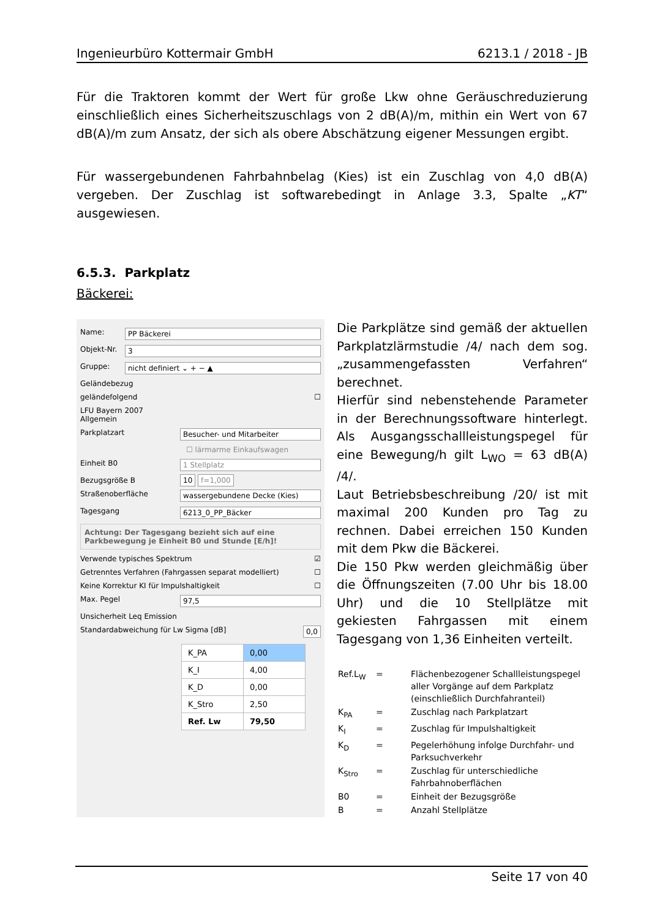Ingenieurbüro Kottermair GmbH 6213.1 / 2018 - JB
Für die Traktoren kommt der Wert für große Lkw ohne Geräuschreduzierung einschließlich eines Sicherheitszuschlags von 2 dB(A)/m, mithin ein Wert von 67 dB(A)/m zum Ansatz, der sich als obere Abschätzung eigener Messungen ergibt.
Für wassergebundenen Fahrbahnbelag (Kies) ist ein Zuschlag von 4,0 dB(A) vergeben. Der Zuschlag ist softwarebedingt in Anlage 3.3, Spalte „KT“ ausgewiesen.
6.5.3. Parkplatz
Bäckerei:
Name: PP Bäckerei
Objekt-Nr. 3
Gruppe: nicht definiert ⌄ + − ▲
Geländebezug
geländefolgend ☐
LFU Bayern 2007
Allgemein
Parkplatzart Besucher- und Mitarbeiter
☐ lärmarme Einkaufswagen
Einheit B0 1 Stellplatz
Bezugsgröße B 10 f=1,000
Straßenoberfläche wassergebundene Decke (Kies)
Tagesgang 6213_0_PP_Bäcker
Achtung: Der Tagesgang bezieht sich auf eine Parkbewegung je Einheit B0 und Stunde [E/h]!
Verwende typisches Spektrum ☑
Getrenntes Verfahren (Fahrgassen separat modelliert) ☐
Keine Korrektur KI für Impulshaltigkeit ☐
Max. Pegel 97,5
Unsicherheit Leq Emission
Standardabweichung für Lw Sigma [dB] 0,0
| K_PA | 0,00 |
| K_I | 4,00 |
| K_D | 0,00 |
| K_Stro | 2,50 |
| Ref. Lw | 79,50 |
Die Parkplätze sind gemäß der aktuellen Parkplatzlärmstudie /4/ nach dem sog. „zusammengefassten Verfahren“ berechnet.
Hierfür sind nebenstehende Parameter in der Berechnungssoftware hinterlegt. Als Ausgangsschallleistungspegel für eine Bewegung/h gilt L<sub>WO</sub> = 63 dB(A) /4/.
Laut Betriebsbeschreibung /20/ ist mit maximal 200 Kunden pro Tag zu rechnen. Dabei erreichen 150 Kunden mit dem Pkw die Bäckerei.
Die 150 Pkw werden gleichmäßig über die Öffnungszeiten (7.00 Uhr bis 18.00 Uhr) und die 10 Stellplätze mit gekiesten Fahrgassen mit einem Tagesgang von 1,36 Einheiten verteilt.
| Ref.L<sub>W</sub> | = | Flächenbezogener Schallleistungspegel aller Vorgänge auf dem Parkplatz (einschließlich Durchfahranteil) |
| K<sub>PA</sub> | = | Zuschlag nach Parkplatzart |
| K<sub>I</sub> | = | Zuschlag für Impulshaltigkeit |
| K<sub>D</sub> | = | Pegelerhöhung infolge Durchfahr- und Parksuchverkehr |
| K<sub>Stro</sub> | = | Zuschlag für unterschiedliche Fahrbahnoberflächen |
| B0 | = | Einheit der Bezugsgröße |
| B | = | Anzahl Stellplätze |
Seite 17 von 40